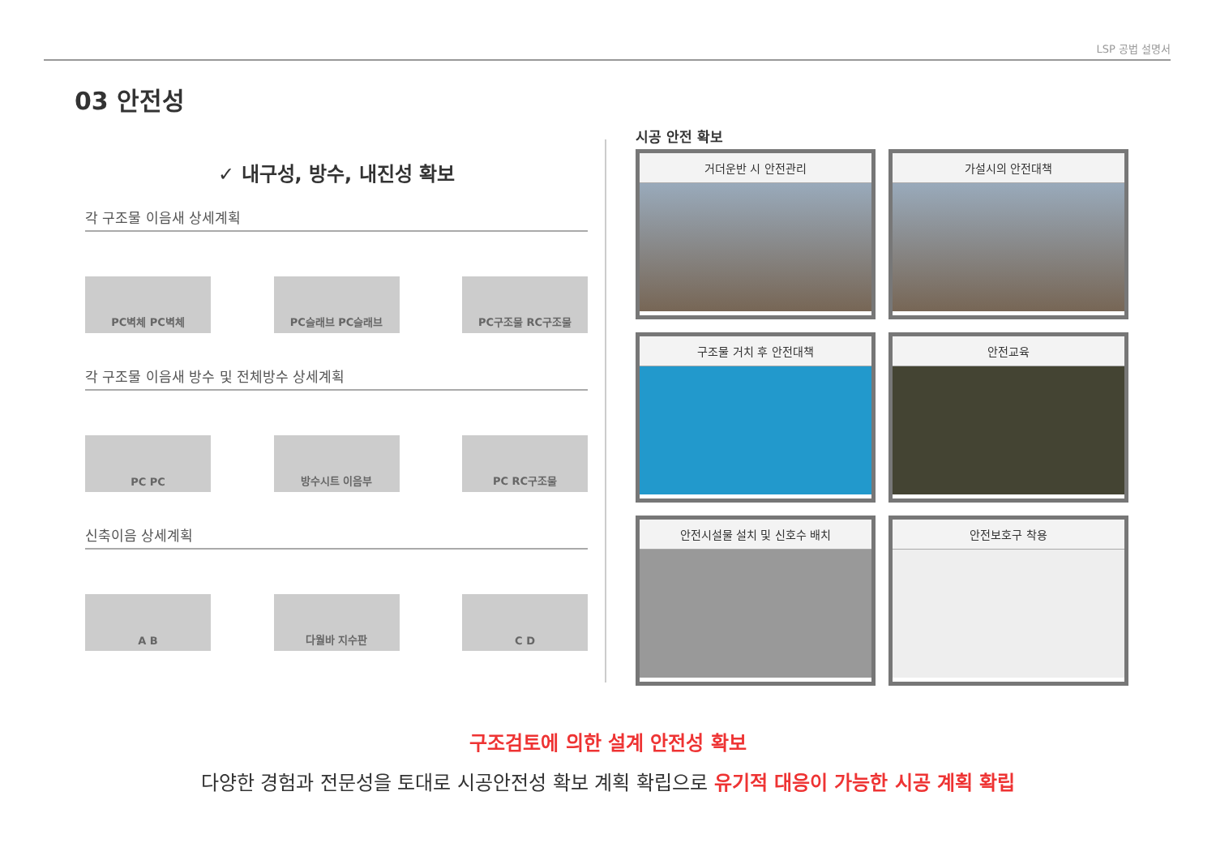LSP 공법 설명서
03 안전성
✓ 내구성, 방수, 내진성 확보
각 구조물 이음새 상세계획
PC벽체 PC벽체 PC슬래브 PC슬래브 PC구조물 RC구조물
각 구조물 이음새 방수 및 전체방수 상세계획
PC PC 방수시트 이음부 PC RC구조물
신축이음 상세계획
A B 다월바 지수판 C D
시공 안전 확보
거더운반 시 안전관리
가설시의 안전대책
구조물 거치 후 안전대책
안전교육
안전시설물 설치 및 신호수 배치
안전보호구 착용
구조검토에 의한 설계 안전성 확보
다양한 경험과 전문성을 토대로 시공안전성 확보 계획 확립으로 유기적 대응이 가능한 시공 계획 확립